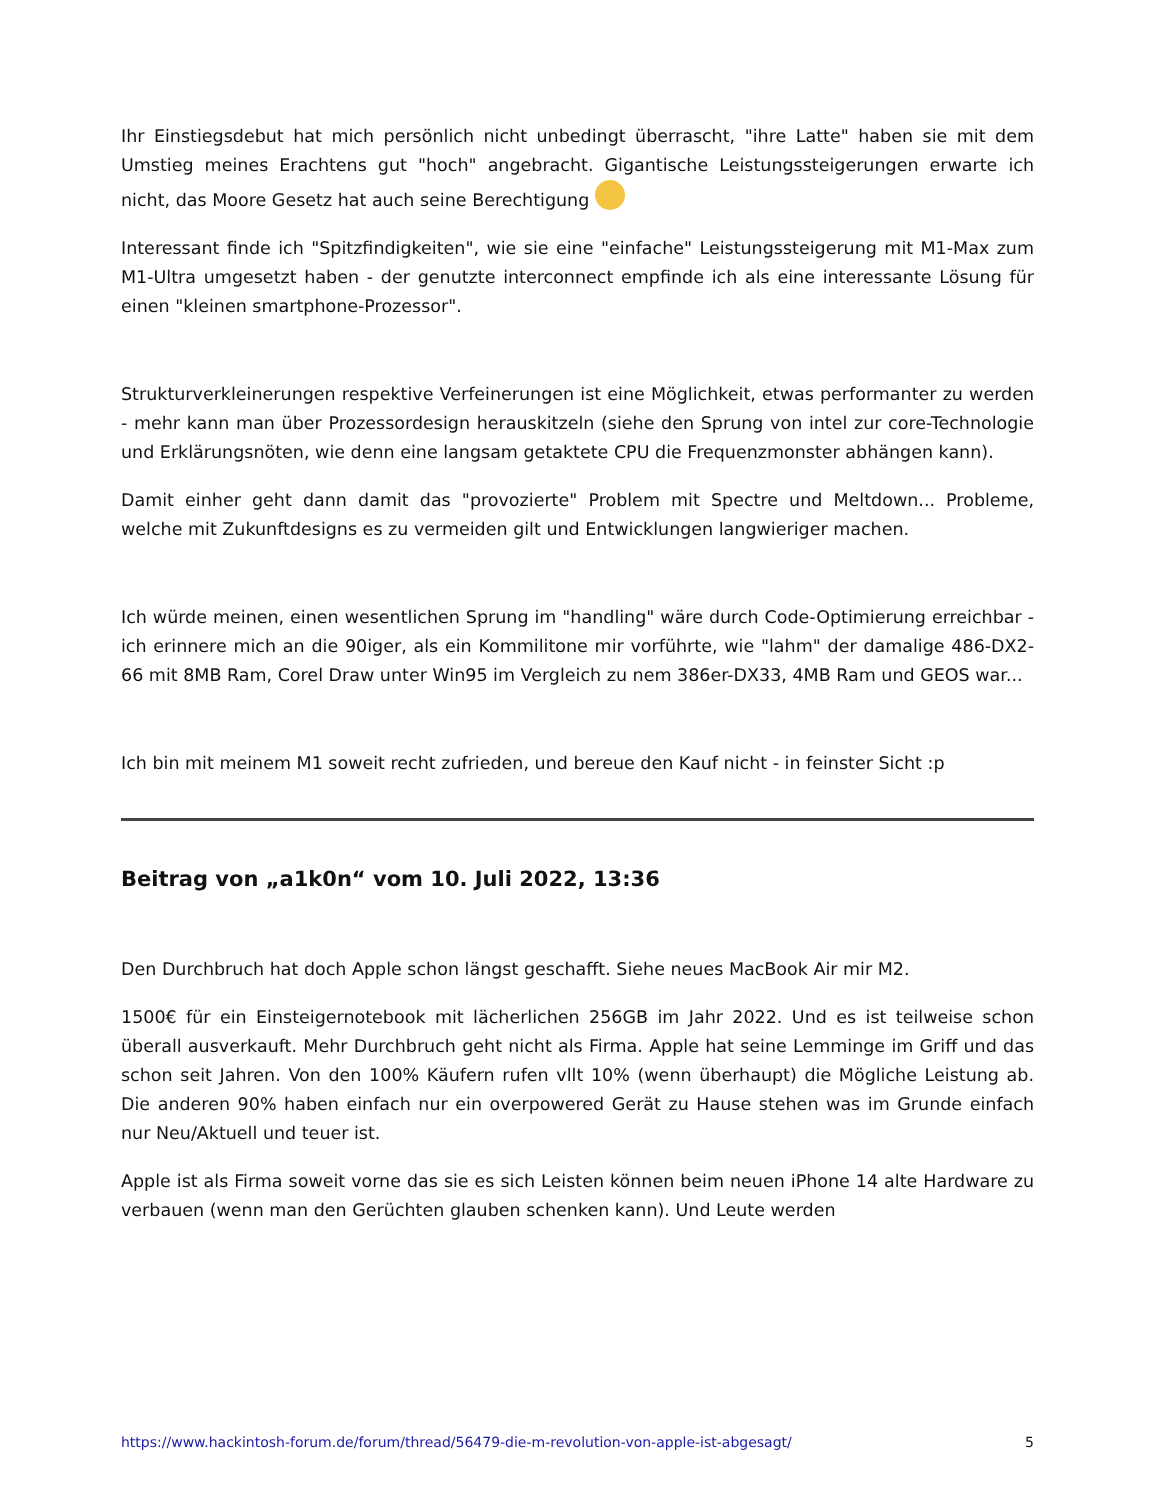Ihr Einstiegsdebut hat mich persönlich nicht unbedingt überrascht, "ihre Latte" haben sie mit dem Umstieg meines Erachtens gut "hoch" angebracht. Gigantische Leistungssteigerungen erwarte ich nicht, das Moore Gesetz hat auch seine Berechtigung
Interessant finde ich "Spitzfindigkeiten", wie sie eine "einfache" Leistungssteigerung mit M1-Max zum M1-Ultra umgesetzt haben - der genutzte interconnect empfinde ich als eine interessante Lösung für einen "kleinen smartphone-Prozessor".
Strukturverkleinerungen respektive Verfeinerungen ist eine Möglichkeit, etwas performanter zu werden - mehr kann man über Prozessordesign herauskitzeln (siehe den Sprung von intel zur core-Technologie und Erklärungsnöten, wie denn eine langsam getaktete CPU die Frequenzmonster abhängen kann).
Damit einher geht dann damit das "provozierte" Problem mit Spectre und Meltdown... Probleme, welche mit Zukunftdesigns es zu vermeiden gilt und Entwicklungen langwieriger machen.
Ich würde meinen, einen wesentlichen Sprung im "handling" wäre durch Code-Optimierung erreichbar - ich erinnere mich an die 90iger, als ein Kommilitone mir vorführte, wie "lahm" der damalige 486-DX2-66 mit 8MB Ram, Corel Draw unter Win95 im Vergleich zu nem 386er-DX33, 4MB Ram und GEOS war...
Ich bin mit meinem M1 soweit recht zufrieden, und bereue den Kauf nicht - in feinster Sicht :p
Beitrag von „a1k0n“ vom 10. Juli 2022, 13:36
Den Durchbruch hat doch Apple schon längst geschafft. Siehe neues MacBook Air mir M2.
1500€ für ein Einsteigernotebook mit lächerlichen 256GB im Jahr 2022. Und es ist teilweise schon überall ausverkauft. Mehr Durchbruch geht nicht als Firma. Apple hat seine Lemminge im Griff und das schon seit Jahren. Von den 100% Käufern rufen vllt 10% (wenn überhaupt) die Mögliche Leistung ab. Die anderen 90% haben einfach nur ein overpowered Gerät zu Hause stehen was im Grunde einfach nur Neu/Aktuell und teuer ist.
Apple ist als Firma soweit vorne das sie es sich Leisten können beim neuen iPhone 14 alte Hardware zu verbauen (wenn man den Gerüchten glauben schenken kann). Und Leute werden
https://www.hackintosh-forum.de/forum/thread/56479-die-m-revolution-von-apple-ist-abgesagt/ 5